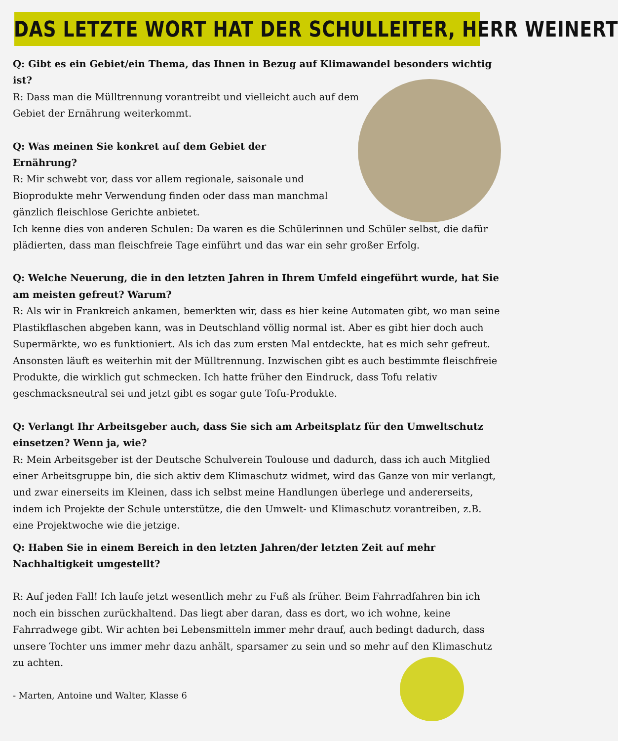DAS LETZTE WORT HAT DER SCHULLEITER, HERR WEINERT
Q: Gibt es ein Gebiet/ein Thema, das Ihnen in Bezug auf Klimawandel besonders wichtig ist?
R: Dass man die Mülltrennung vorantreibt und vielleicht auch auf dem Gebiet der Ernährung weiterkommt.
Q: Was meinen Sie konkret auf dem Gebiet der Ernährung?
R: Mir schwebt vor, dass vor allem regionale, saisonale und Bioprodukte mehr Verwendung finden oder dass man manchmal gänzlich fleischlose Gerichte anbietet.
Ich kenne dies von anderen Schulen: Da waren es die Schülerinnen und Schüler selbst, die dafür plädierten, dass man fleischfreie Tage einführt und das war ein sehr großer Erfolg.
Q: Welche Neuerung, die in den letzten Jahren in Ihrem Umfeld eingeführt wurde, hat Sie am meisten gefreut? Warum?
R: Als wir in Frankreich ankamen, bemerkten wir, dass es hier keine Automaten gibt, wo man seine Plastikflaschen abgeben kann, was in Deutschland völlig normal ist. Aber es gibt hier doch auch Supermärkte, wo es funktioniert. Als ich das zum ersten Mal entdeckte, hat es mich sehr gefreut. Ansonsten läuft es weiterhin mit der Mülltrennung. Inzwischen gibt es auch bestimmte fleischfreie Produkte, die wirklich gut schmecken. Ich hatte früher den Eindruck, dass Tofu relativ geschmacksneutral sei und jetzt gibt es sogar gute Tofu-Produkte.
Q: Verlangt Ihr Arbeitsgeber auch, dass Sie sich am Arbeitsplatz für den Umweltschutz einsetzen? Wenn ja, wie?
R: Mein Arbeitsgeber ist der Deutsche Schulverein Toulouse und dadurch, dass ich auch Mitglied einer Arbeitsgruppe bin, die sich aktiv dem Klimaschutz widmet, wird das Ganze von mir verlangt, und zwar einerseits im Kleinen, dass ich selbst meine Handlungen überlege und andererseits, indem ich Projekte der Schule unterstütze, die den Umwelt- und Klimaschutz vorantreiben, z.B. eine Projektwoche wie die jetzige.
Q: Haben Sie in einem Bereich in den letzten Jahren/der letzten Zeit auf mehr Nachhaltigkeit umgestellt?
R: Auf jeden Fall! Ich laufe jetzt wesentlich mehr zu Fuß als früher. Beim Fahrradfahren bin ich noch ein bisschen zurückhaltend. Das liegt aber daran, dass es dort, wo ich wohne, keine Fahrradwege gibt. Wir achten bei Lebensmitteln immer mehr drauf, auch bedingt dadurch, dass unsere Tochter uns immer mehr dazu anhält, sparsamer zu sein und so mehr auf den Klimaschutz zu achten.
- Marten, Antoine und Walter, Klasse 6